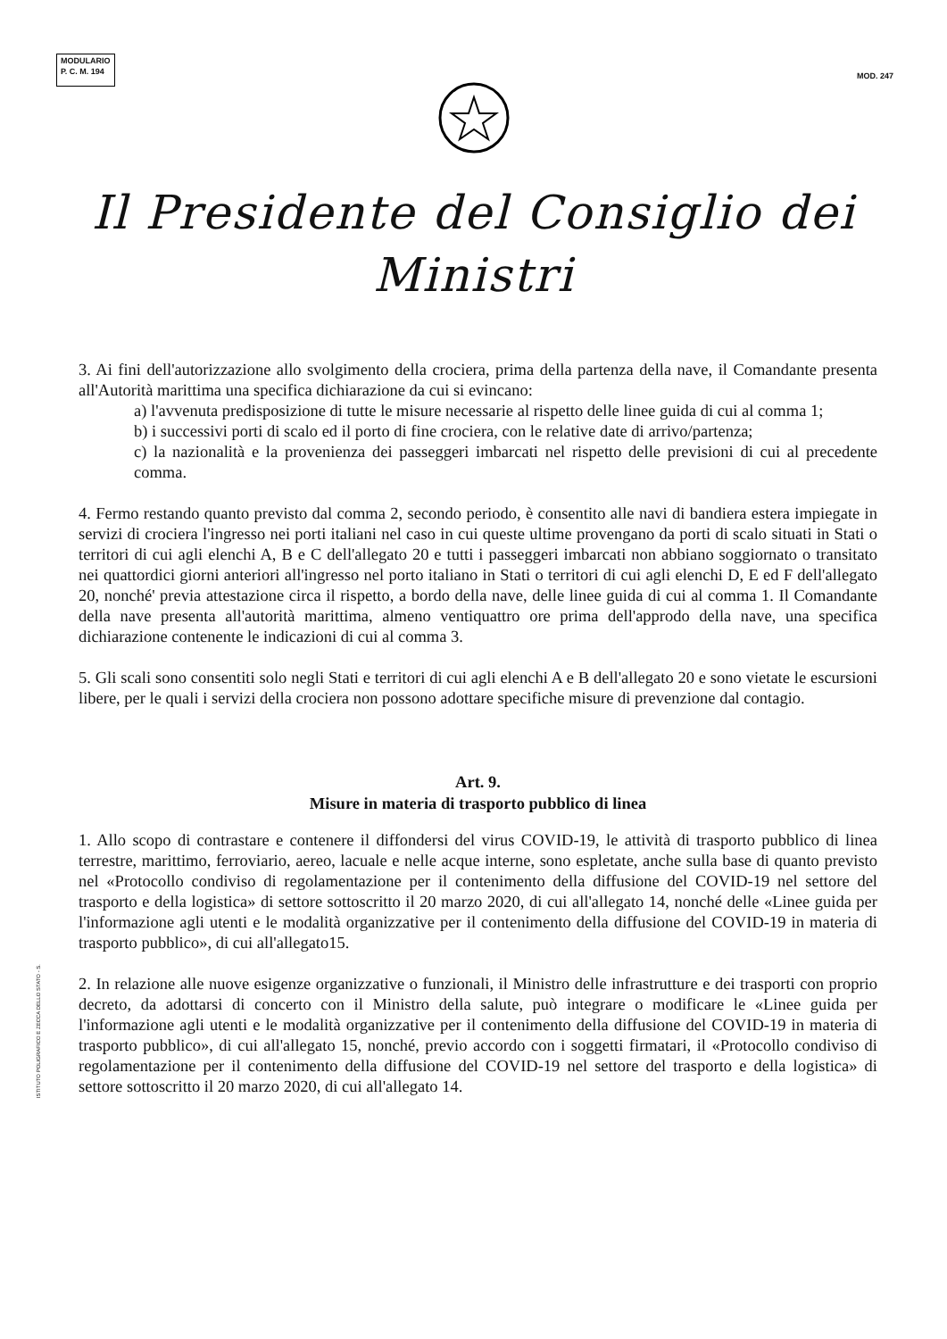MODULARIO
P. C. M. 194
MOD. 247
Il Presidente del Consiglio dei Ministri
3. Ai fini dell'autorizzazione allo svolgimento della crociera, prima della partenza della nave, il Comandante presenta all'Autorità marittima una specifica dichiarazione da cui si evincano:
a) l'avvenuta predisposizione di tutte le misure necessarie al rispetto delle linee guida di cui al comma 1;
b) i successivi porti di scalo ed il porto di fine crociera, con le relative date di arrivo/partenza;
c) la nazionalità e la provenienza dei passeggeri imbarcati nel rispetto delle previsioni di cui al precedente comma.
4. Fermo restando quanto previsto dal comma 2, secondo periodo, è consentito alle navi di bandiera estera impiegate in servizi di crociera l'ingresso nei porti italiani nel caso in cui queste ultime provengano da porti di scalo situati in Stati o territori di cui agli elenchi A, B e C dell'allegato 20 e tutti i passeggeri imbarcati non abbiano soggiornato o transitato nei quattordici giorni anteriori all'ingresso nel porto italiano in Stati o territori di cui agli elenchi D, E ed F dell'allegato 20, nonché' previa attestazione circa il rispetto, a bordo della nave, delle linee guida di cui al comma 1. Il Comandante della nave presenta all'autorità marittima, almeno ventiquattro ore prima dell'approdo della nave, una specifica dichiarazione contenente le indicazioni di cui al comma 3.
5. Gli scali sono consentiti solo negli Stati e territori di cui agli elenchi A e B dell'allegato 20 e sono vietate le escursioni libere, per le quali i servizi della crociera non possono adottare specifiche misure di prevenzione dal contagio.
Art. 9.
Misure in materia di trasporto pubblico di linea
1. Allo scopo di contrastare e contenere il diffondersi del virus COVID-19, le attività di trasporto pubblico di linea terrestre, marittimo, ferroviario, aereo, lacuale e nelle acque interne, sono espletate, anche sulla base di quanto previsto nel «Protocollo condiviso di regolamentazione per il contenimento della diffusione del COVID-19 nel settore del trasporto e della logistica» di settore sottoscritto il 20 marzo 2020, di cui all'allegato 14, nonché delle «Linee guida per l'informazione agli utenti e le modalità organizzative per il contenimento della diffusione del COVID-19 in materia di trasporto pubblico», di cui all'allegato15.
2. In relazione alle nuove esigenze organizzative o funzionali, il Ministro delle infrastrutture e dei trasporti con proprio decreto, da adottarsi di concerto con il Ministro della salute, può integrare o modificare le «Linee guida per l'informazione agli utenti e le modalità organizzative per il contenimento della diffusione del COVID-19 in materia di trasporto pubblico», di cui all'allegato 15, nonché, previo accordo con i soggetti firmatari, il «Protocollo condiviso di regolamentazione per il contenimento della diffusione del COVID-19 nel settore del trasporto e della logistica» di settore sottoscritto il 20 marzo 2020, di cui all'allegato 14.
ISTITUTO POLIGRAFICO E ZECCA DELLO STATO - S.